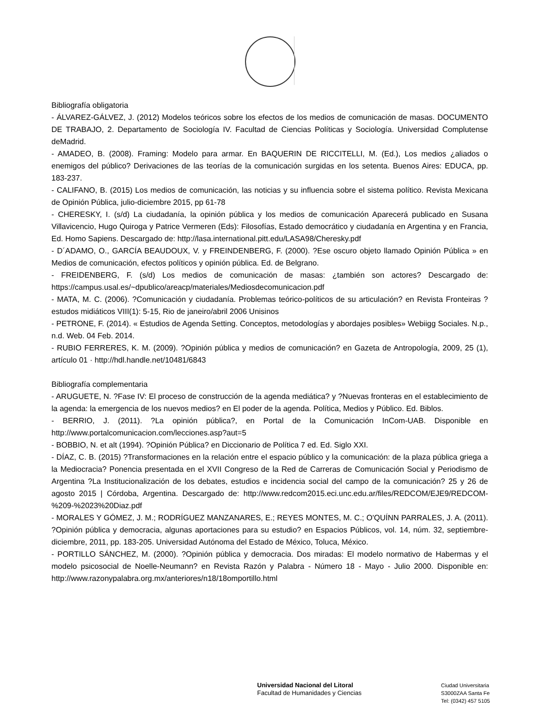Bibliografía obligatoria
- ÁLVAREZ-GÁLVEZ, J. (2012) Modelos teóricos sobre los efectos de los medios de comunicación de masas. DOCUMENTO DE TRABAJO, 2. Departamento de Sociología IV. Facultad de Ciencias Políticas y Sociología. Universidad Complutense deMadrid.
- AMADEO, B. (2008). Framing: Modelo para armar. En BAQUERIN DE RICCITELLI, M. (Ed.), Los medios ¿aliados o enemigos del público? Derivaciones de las teorías de la comunicación surgidas en los setenta. Buenos Aires: EDUCA, pp. 183-237.
- CALIFANO, B. (2015) Los medios de comunicación, las noticias y su influencia sobre el sistema político. Revista Mexicana de Opinión Pública, julio-diciembre 2015, pp 61-78
- CHERESKY, I. (s/d) La ciudadanía, la opinión pública y los medios de comunicación Aparecerá publicado en Susana Villavicencio, Hugo Quiroga y Patrice Vermeren (Eds): Filosofías, Estado democrático y ciudadanía en Argentina y en Francia, Ed. Homo Sapiens. Descargado de: http://lasa.international.pitt.edu/LASA98/Cheresky.pdf
- D´ADAMO, O., GARCÍA BEAUDOUX, V. y FREINDENBERG, F. (2000). ?Ese oscuro objeto llamado Opinión Pública » en Medios de comunicación, efectos políticos y opinión pública. Ed. de Belgrano.
- FREIDENBERG, F. (s/d) Los medios de comunicación de masas: ¿también son actores? Descargado de: https://campus.usal.es/~dpublico/areacp/materiales/Mediosdecomunicacion.pdf
- MATA, M. C. (2006). ?Comunicación y ciudadanía. Problemas teórico-políticos de su articulación? en Revista Fronteiras ? estudos midiáticos VIII(1): 5-15, Rio de janeiro/abril 2006 Unisinos
- PETRONE, F. (2014). « Estudios de Agenda Setting. Conceptos, metodologías y abordajes posibles» Webiigg Sociales. N.p., n.d. Web. 04 Feb. 2014.
- RUBIO FERRERES, K. M. (2009). ?Opinión pública y medios de comunicación? en Gazeta de Antropología, 2009, 25 (1), artículo 01 · http://hdl.handle.net/10481/6843
Bibliografía complementaria
- ARUGUETE, N. ?Fase IV: El proceso de construcción de la agenda mediática? y ?Nuevas fronteras en el establecimiento de la agenda: la emergencia de los nuevos medios? en El poder de la agenda. Política, Medios y Público. Ed. Biblos.
- BERRIO, J. (2011). ?La opinión pública?, en Portal de la Comunicación InCom-UAB. Disponible en http://www.portalcomunicacion.com/lecciones.asp?aut=5
- BOBBIO, N. et alt (1994). ?Opinión Pública? en Diccionario de Política 7 ed. Ed. Siglo XXI.
- DÍAZ, C. B. (2015) ?Transformaciones en la relación entre el espacio público y la comunicación: de la plaza pública griega a la Mediocracia? Ponencia presentada en el XVII Congreso de la Red de Carreras de Comunicación Social y Periodismo de Argentina ?La Institucionalización de los debates, estudios e incidencia social del campo de la comunicación? 25 y 26 de agosto 2015 | Córdoba, Argentina. Descargado de: http://www.redcom2015.eci.unc.edu.ar/files/REDCOM/EJE9/REDCOM-%209-%2023%20Diaz.pdf
- MORALES Y GÓMEZ, J. M.; RODRÍGUEZ MANZANARES, E.; REYES MONTES, M. C.; O'QUÍNN PARRALES, J. A. (2011). ?Opinión pública y democracia, algunas aportaciones para su estudio? en Espacios Públicos, vol. 14, núm. 32, septiembre-diciembre, 2011, pp. 183-205. Universidad Autónoma del Estado de México, Toluca, México.
- PORTILLO SÁNCHEZ, M. (2000). ?Opinión pública y democracia. Dos miradas: El modelo normativo de Habermas y el modelo psicosocial de Noelle-Neumann? en Revista Razón y Palabra - Número 18 - Mayo - Julio 2000. Disponible en: http://www.razonypalabra.org.mx/anteriores/n18/18omportillo.html
Universidad Nacional del Litoral
Facultad de Humanidades y Ciencias
Ciudad Universitaria
S3000ZAA Santa Fe
Tel: (0342) 457 5105